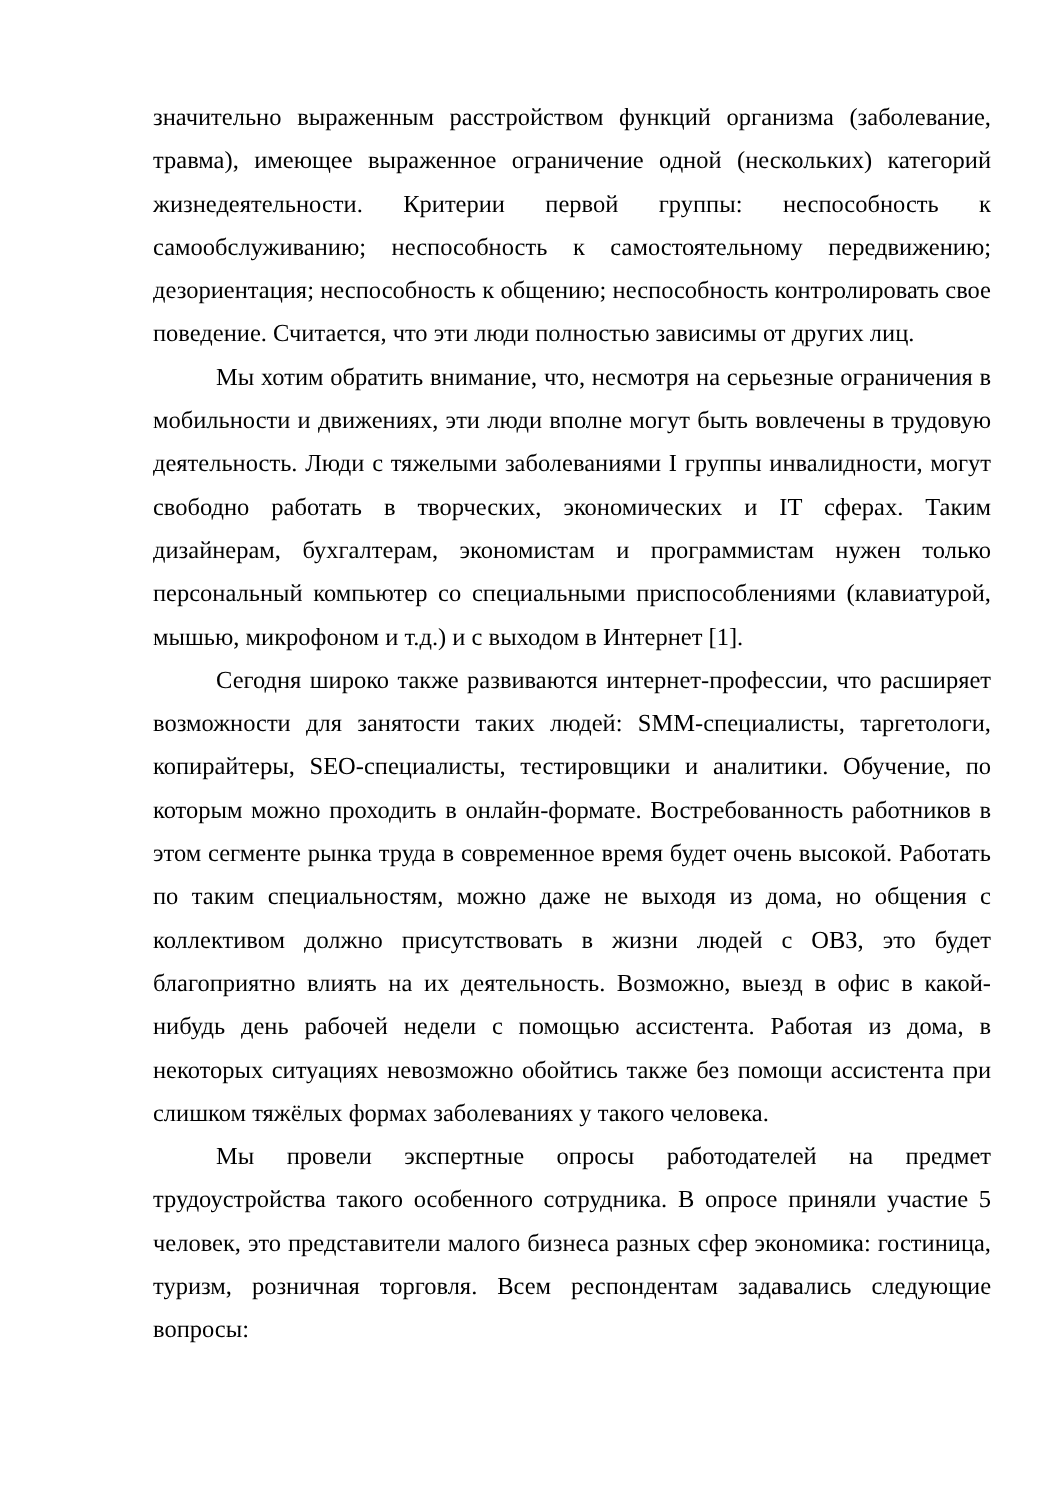значительно выраженным расстройством функций организма (заболевание, травма), имеющее выраженное ограничение одной (нескольких) категорий жизнедеятельности. Критерии первой группы: неспособность к самообслуживанию; неспособность к самостоятельному передвижению; дезориентация; неспособность к общению; неспособность контролировать свое поведение. Считается, что эти люди полностью зависимы от других лиц.
Мы хотим обратить внимание, что, несмотря на серьезные ограничения в мобильности и движениях, эти люди вполне могут быть вовлечены в трудовую деятельность. Люди с тяжелыми заболеваниями I группы инвалидности, могут свободно работать в творческих, экономических и IT сферах. Таким дизайнерам, бухгалтерам, экономистам и программистам нужен только персональный компьютер со специальными приспособлениями (клавиатурой, мышью, микрофоном и т.д.) и с выходом в Интернет [1].
Сегодня широко также развиваются интернет-профессии, что расширяет возможности для занятости таких людей: SMM-специалисты, таргетологи, копирайтеры, SEO-специалисты, тестировщики и аналитики. Обучение, по которым можно проходить в онлайн-формате. Востребованность работников в этом сегменте рынка труда в современное время будет очень высокой. Работать по таким специальностям, можно даже не выходя из дома, но общения с коллективом должно присутствовать в жизни людей с ОВЗ, это будет благоприятно влиять на их деятельность. Возможно, выезд в офис в какой-нибудь день рабочей недели с помощью ассистента. Работая из дома, в некоторых ситуациях невозможно обойтись также без помощи ассистента при слишком тяжёлых формах заболеваниях у такого человека.
Мы провели экспертные опросы работодателей на предмет трудоустройства такого особенного сотрудника. В опросе приняли участие 5 человек, это представители малого бизнеса разных сфер экономика: гостиница, туризм, розничная торговля. Всем респондентам задавались следующие вопросы: